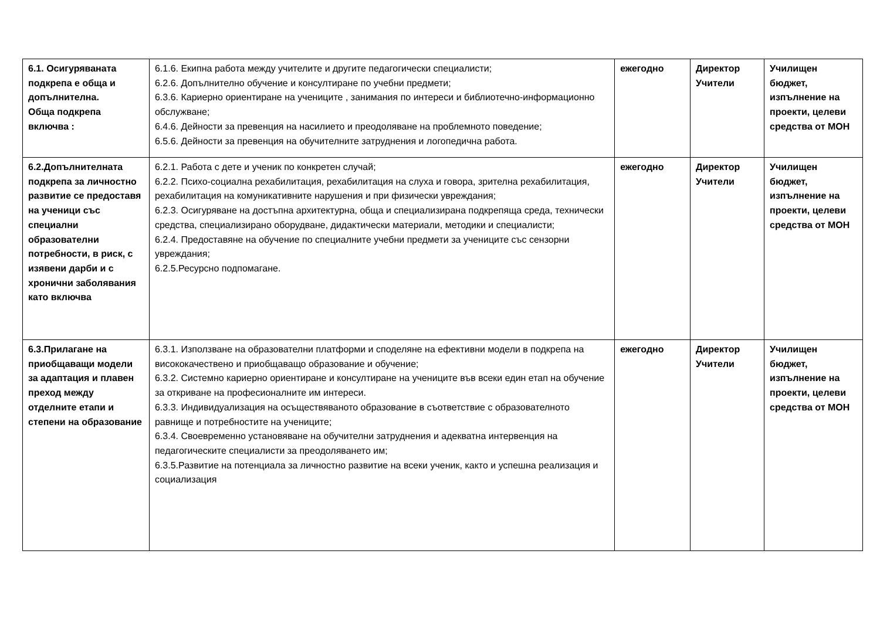| 6.1. Осигуряваната подкрепа е обща и допълнителна. Обща подкрепа включва : | 6.1.6. Екипна работа между учителите и другите педагогически специалисти; 6.2.6. Допълнително обучение и консултиране по учебни предмети; 6.3.6. Кариерно ориентиране на учениците , занимания по интереси и библиотечно-информационно обслужване; 6.4.6. Дейности за превенция на насилието и преодоляване на проблемното поведение; 6.5.6. Дейности за превенция на обучителните затруднения и логопедична работа. | ежегодно | Директор Учители | Училищен бюджет, изпълнение на проекти, целеви средства от МОН |
| 6.2.Допълнителната подкрепа за личностно развитие се предоставя на ученици със специални образователни потребности, в риск, с изявени дарби и с хронични заболявания като включва | 6.2.1. Работа с дете и ученик по конкретен случай; 6.2.2. Психо-социална рехабилитация, рехабилитация на слуха и говора, зрителна рехабилитация, рехабилитация на комуникативните нарушения и при физически увреждания; 6.2.3. Осигуряване на достъпна архитектурна, обща и специализирана подкрепяща среда, технически средства, специализирано оборудване, дидактически материали, методики и специалисти; 6.2.4. Предоставяне на обучение по специалните учебни предмети за учениците със сензорни увреждания; 6.2.5.Ресурсно подпомагане. | ежегодно | Директор Учители | Училищен бюджет, изпълнение на проекти, целеви средства от МОН |
| 6.3.Прилагане на приобщаващи модели за адаптация и плавен преход между отделните етапи и степени на образование | 6.3.1. Използване на образователни платформи и споделяне на ефективни модели в подкрепа на висококачествено и приобщаващо образование и обучение; 6.3.2. Системно кариерно ориентиране и консултиране на учениците във всеки един етап на обучение за откриване на професионалните им интереси. 6.3.3. Индивидуализация на осъществяваното образование в съответствие с образователното равнище и потребностите на учениците; 6.3.4. Своевременно установяване на обучителни затруднения и адекватна интервенция на педагогическите специалисти за преодоляването им; 6.3.5.Развитие на потенциала за личностно развитие на всеки ученик, както и успешна реализация и социализация | ежегодно | Директор Учители | Училищен бюджет, изпълнение на проекти, целеви средства от МОН |